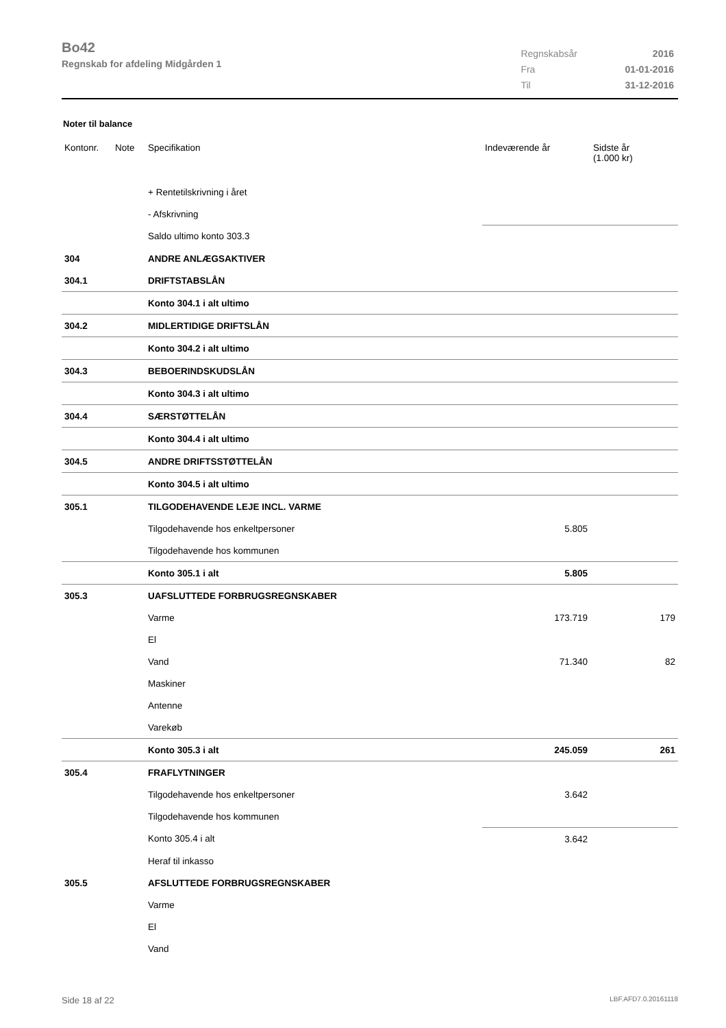Bo42
Regnskab for afdeling Midgården 1
| Regnskabsår | 2016 |
| Fra | 01-01-2016 |
| Til | 31-12-2016 |
Noter til balance
| Kontonr. | Note | Specifikation | Indeværende år | Sidste år (1.000 kr) |
| --- | --- | --- | --- | --- |
| | | + Rentetilskrivning i året | | |
| | | - Afskrivning | | |
| | | Saldo ultimo konto 303.3 | | |
| 304 | | ANDRE ANLÆGSAKTIVER | | |
| 304.1 | | DRIFTSTABSLÅN | | |
| | | Konto 304.1 i alt ultimo | | |
| 304.2 | | MIDLERTIDIGE DRIFTSLÅN | | |
| | | Konto 304.2 i alt ultimo | | |
| 304.3 | | BEBOERINDSKUDSLÅN | | |
| | | Konto 304.3 i alt ultimo | | |
| 304.4 | | SÆRSTØTTELÅN | | |
| | | Konto 304.4 i alt ultimo | | |
| 304.5 | | ANDRE DRIFTSSTØTTELÅN | | |
| | | Konto 304.5 i alt ultimo | | |
| 305.1 | | TILGODEHAVENDE LEJE INCL. VARME | | |
| | | Tilgodehavende hos enkeltpersoner | 5.805 | |
| | | Tilgodehavende hos kommunen | | |
| | | Konto 305.1 i alt | 5.805 | |
| 305.3 | | UAFSLUTTEDE FORBRUGSREGNSKABER | | |
| | | Varme | 173.719 | 179 |
| | | El | | |
| | | Vand | 71.340 | 82 |
| | | Maskiner | | |
| | | Antenne | | |
| | | Varekøb | | |
| | | Konto 305.3 i alt | 245.059 | 261 |
| 305.4 | | FRAFLYTNINGER | | |
| | | Tilgodehavende hos enkeltpersoner | 3.642 | |
| | | Tilgodehavende hos kommunen | | |
| | | Konto 305.4 i alt | 3.642 | |
| | | Heraf til inkasso | | |
| 305.5 | | AFSLUTTEDE FORBRUGSREGNSKABER | | |
| | | Varme | | |
| | | El | | |
| | | Vand | | |
Side 18 af 22 LBF.AFD7.0.20161118